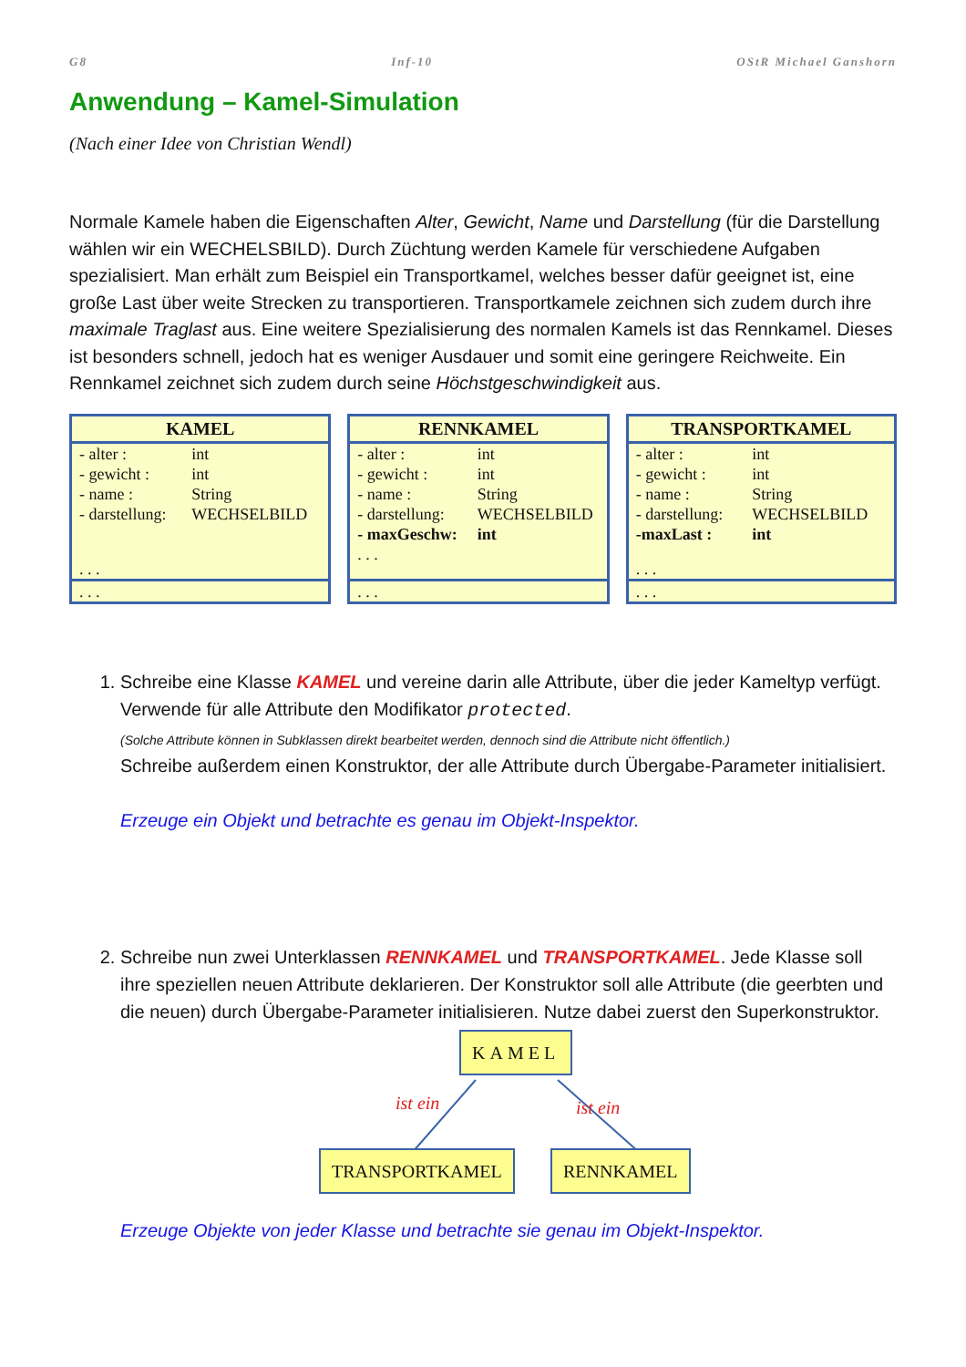G8 Inf-10 OStR Michael Ganshorn
Anwendung – Kamel-Simulation
(Nach einer Idee von Christian Wendl)
Normale Kamele haben die Eigenschaften Alter, Gewicht, Name und Darstellung (für die Darstellung wählen wir ein WECHELSBILD). Durch Züchtung werden Kamele für verschiedene Aufgaben spezialisiert. Man erhält zum Beispiel ein Transportkamel, welches besser dafür geeignet ist, eine große Last über weite Strecken zu transportieren. Transportkamele zeichnen sich zudem durch ihre maximale Traglast aus. Eine weitere Spezialisierung des normalen Kamels ist das Rennkamel. Dieses ist besonders schnell, jedoch hat es weniger Ausdauer und somit eine geringere Reichweite. Ein Rennkamel zeichnet sich zudem durch seine Höchstgeschwindigkeit aus.
| KAMEL | |
| --- | --- |
| - alter : | int |
| - gewicht : | int |
| - name : | String |
| - darstellung: | WECHSELBILD |
| . . . | |
| . . . | |
| RENNKAMEL | |
| --- | --- |
| - alter : | int |
| - gewicht : | int |
| - name : | String |
| - darstellung: | WECHSELBILD |
| - maxGeschw: | int |
| . . . | |
| . . . | |
| TRANSPORTKAMEL | |
| --- | --- |
| - alter : | int |
| - gewicht : | int |
| - name : | String |
| - darstellung: | WECHSELBILD |
| -maxLast : | int |
| . . . | |
| . . . | |
1. Schreibe eine Klasse KAMEL und vereine darin alle Attribute, über die jeder Kameltyp verfügt. Verwende für alle Attribute den Modifikator protected.
(Solche Attribute können in Subklassen direkt bearbeitet werden, dennoch sind die Attribute nicht öffentlich.)
Schreibe außerdem einen Konstruktor, der alle Attribute durch Übergabe-Parameter initialisiert.
Erzeuge ein Objekt und betrachte es genau im Objekt-Inspektor.
2. Schreibe nun zwei Unterklassen RENNKAMEL und TRANSPORTKAMEL. Jede Klasse soll ihre speziellen neuen Attribute deklarieren. Der Konstruktor soll alle Attribute (die geerbten und die neuen) durch Übergabe-Parameter initialisieren. Nutze dabei zuerst den Superkonstruktor.
KAMEL
ist ein ist ein
TRANSPORTKAMEL RENNKAMEL
Erzeuge Objekte von jeder Klasse und betrachte sie genau im Objekt-Inspektor.